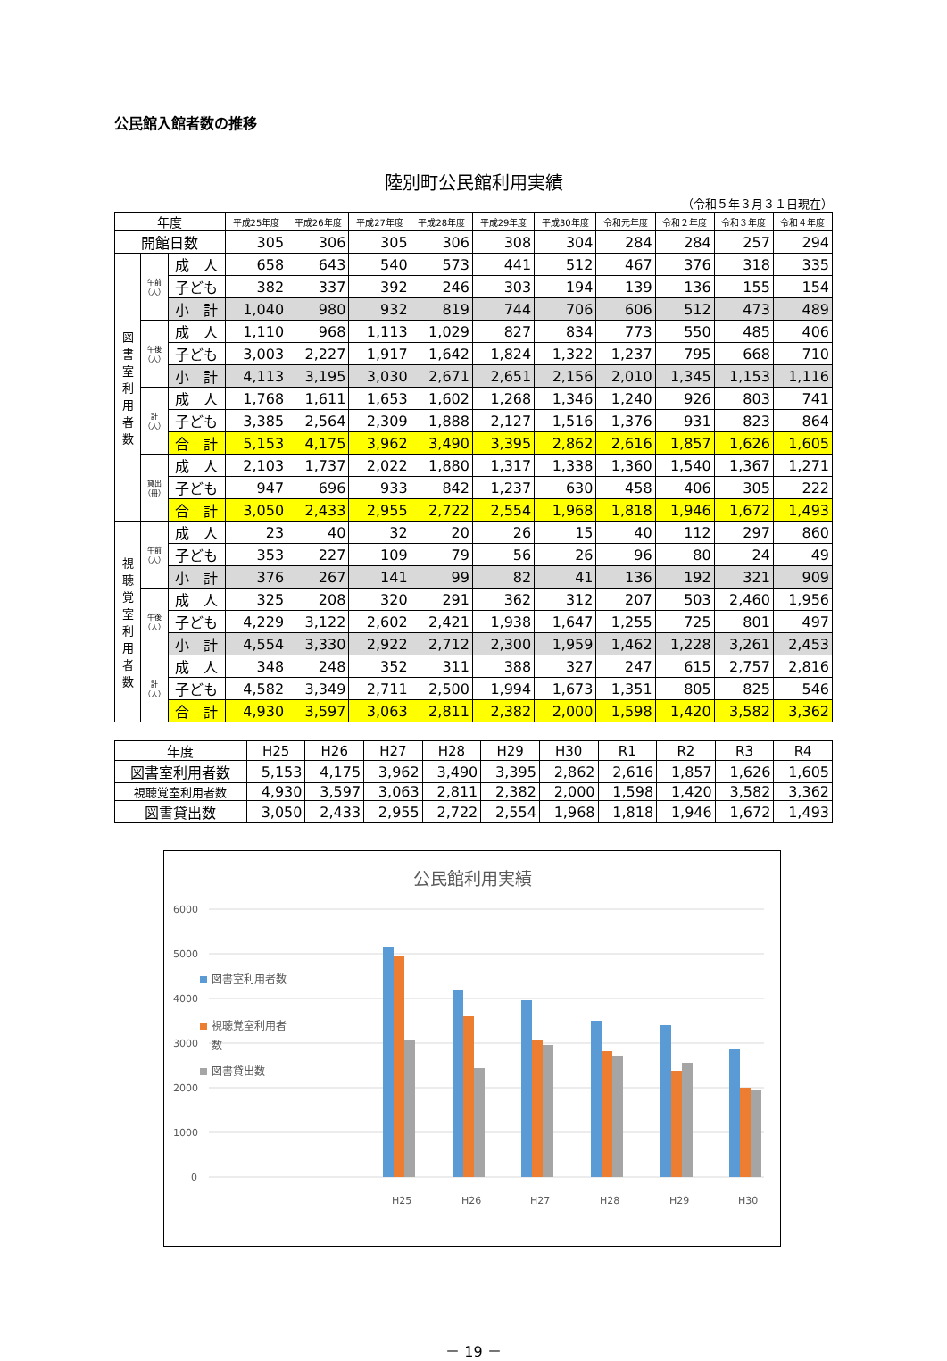公民館入館者数の推移
陸別町公民館利用実績
（令和５年３月３１日現在）
| 年度 | | | 平成25年度 | 平成26年度 | 平成27年度 | 平成28年度 | 平成29年度 | 平成30年度 | 令和元年度 | 令和２年度 | 令和３年度 | 令和４年度 |
| --- | --- | --- | --- | --- | --- | --- | --- | --- | --- | --- | --- | --- |
| 開館日数 | | | 305 | 306 | 305 | 306 | 308 | 304 | 284 | 284 | 257 | 294 |
| 図書室利用者数 | 午前（人） | 成 人 | 658 | 643 | 540 | 573 | 441 | 512 | 467 | 376 | 318 | 335 |
| | | 子ども | 382 | 337 | 392 | 246 | 303 | 194 | 139 | 136 | 155 | 154 |
| | | 小 計 | 1,040 | 980 | 932 | 819 | 744 | 706 | 606 | 512 | 473 | 489 |
| | 午後（人） | 成 人 | 1,110 | 968 | 1,113 | 1,029 | 827 | 834 | 773 | 550 | 485 | 406 |
| | | 子ども | 3,003 | 2,227 | 1,917 | 1,642 | 1,824 | 1,322 | 1,237 | 795 | 668 | 710 |
| | | 小 計 | 4,113 | 3,195 | 3,030 | 2,671 | 2,651 | 2,156 | 2,010 | 1,345 | 1,153 | 1,116 |
| | 計（人） | 成 人 | 1,768 | 1,611 | 1,653 | 1,602 | 1,268 | 1,346 | 1,240 | 926 | 803 | 741 |
| | | 子ども | 3,385 | 2,564 | 2,309 | 1,888 | 2,127 | 1,516 | 1,376 | 931 | 823 | 864 |
| | | 合 計 | 5,153 | 4,175 | 3,962 | 3,490 | 3,395 | 2,862 | 2,616 | 1,857 | 1,626 | 1,605 |
| | 貸出（冊） | 成 人 | 2,103 | 1,737 | 2,022 | 1,880 | 1,317 | 1,338 | 1,360 | 1,540 | 1,367 | 1,271 |
| | | 子ども | 947 | 696 | 933 | 842 | 1,237 | 630 | 458 | 406 | 305 | 222 |
| | | 合 計 | 3,050 | 2,433 | 2,955 | 2,722 | 2,554 | 1,968 | 1,818 | 1,946 | 1,672 | 1,493 |
| 視聴覚室利用者数 | 午前（人） | 成 人 | 23 | 40 | 32 | 20 | 26 | 15 | 40 | 112 | 297 | 860 |
| | | 子ども | 353 | 227 | 109 | 79 | 56 | 26 | 96 | 80 | 24 | 49 |
| | | 小 計 | 376 | 267 | 141 | 99 | 82 | 41 | 136 | 192 | 321 | 909 |
| | 午後（人） | 成 人 | 325 | 208 | 320 | 291 | 362 | 312 | 207 | 503 | 2,460 | 1,956 |
| | | 子ども | 4,229 | 3,122 | 2,602 | 2,421 | 1,938 | 1,647 | 1,255 | 725 | 801 | 497 |
| | | 小 計 | 4,554 | 3,330 | 2,922 | 2,712 | 2,300 | 1,959 | 1,462 | 1,228 | 3,261 | 2,453 |
| | 計（人） | 成 人 | 348 | 248 | 352 | 311 | 388 | 327 | 247 | 615 | 2,757 | 2,816 |
| | | 子ども | 4,582 | 3,349 | 2,711 | 2,500 | 1,994 | 1,673 | 1,351 | 805 | 825 | 546 |
| | | 合 計 | 4,930 | 3,597 | 3,063 | 2,811 | 2,382 | 2,000 | 1,598 | 1,420 | 3,582 | 3,362 |
| 年度 | H25 | H26 | H27 | H28 | H29 | H30 | R1 | R2 | R3 | R4 |
| --- | --- | --- | --- | --- | --- | --- | --- | --- | --- | --- |
| 図書室利用者数 | 5,153 | 4,175 | 3,962 | 3,490 | 3,395 | 2,862 | 2,616 | 1,857 | 1,626 | 1,605 |
| 視聴覚室利用者数 | 4,930 | 3,597 | 3,063 | 2,811 | 2,382 | 2,000 | 1,598 | 1,420 | 3,582 | 3,362 |
| 図書貸出数 | 3,050 | 2,433 | 2,955 | 2,722 | 2,554 | 1,968 | 1,818 | 1,946 | 1,672 | 1,493 |
公民館利用実績
6000
5000
4000
3000
2000
1000
0
図書室利用者数
視聴覚室利用者
数
図書貸出数
H25
H26
H27
H28
H29
H30
－ 19 －